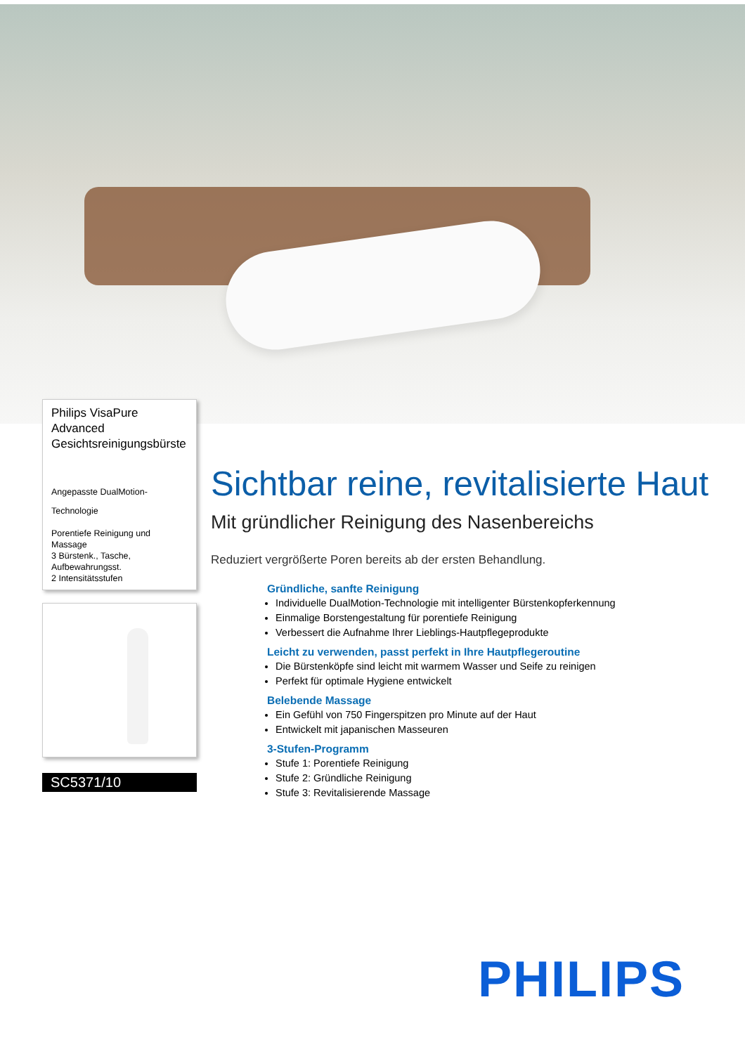Philips VisaPure Advanced Gesichtsreinigungsbürste
Angepasste DualMotion-
Technologie
Porentiefe Reinigung und Massage
3 Bürstenk., Tasche, Aufbewahrungsst.
2 Intensitätsstufen
SC5371/10
Sichtbar reine, revitalisierte Haut
Mit gründlicher Reinigung des Nasenbereichs
Reduziert vergrößerte Poren bereits ab der ersten Behandlung.
Gründliche, sanfte Reinigung
Individuelle DualMotion-Technologie mit intelligenter Bürstenkopferkennung
Einmalige Borstengestaltung für porentiefe Reinigung
Verbessert die Aufnahme Ihrer Lieblings-Hautpflegeprodukte
Leicht zu verwenden, passt perfekt in Ihre Hautpflegeroutine
Die Bürstenköpfe sind leicht mit warmem Wasser und Seife zu reinigen
Perfekt für optimale Hygiene entwickelt
Belebende Massage
Ein Gefühl von 750 Fingerspitzen pro Minute auf der Haut
Entwickelt mit japanischen Masseuren
3-Stufen-Programm
Stufe 1: Porentiefe Reinigung
Stufe 2: Gründliche Reinigung
Stufe 3: Revitalisierende Massage
PHILIPS